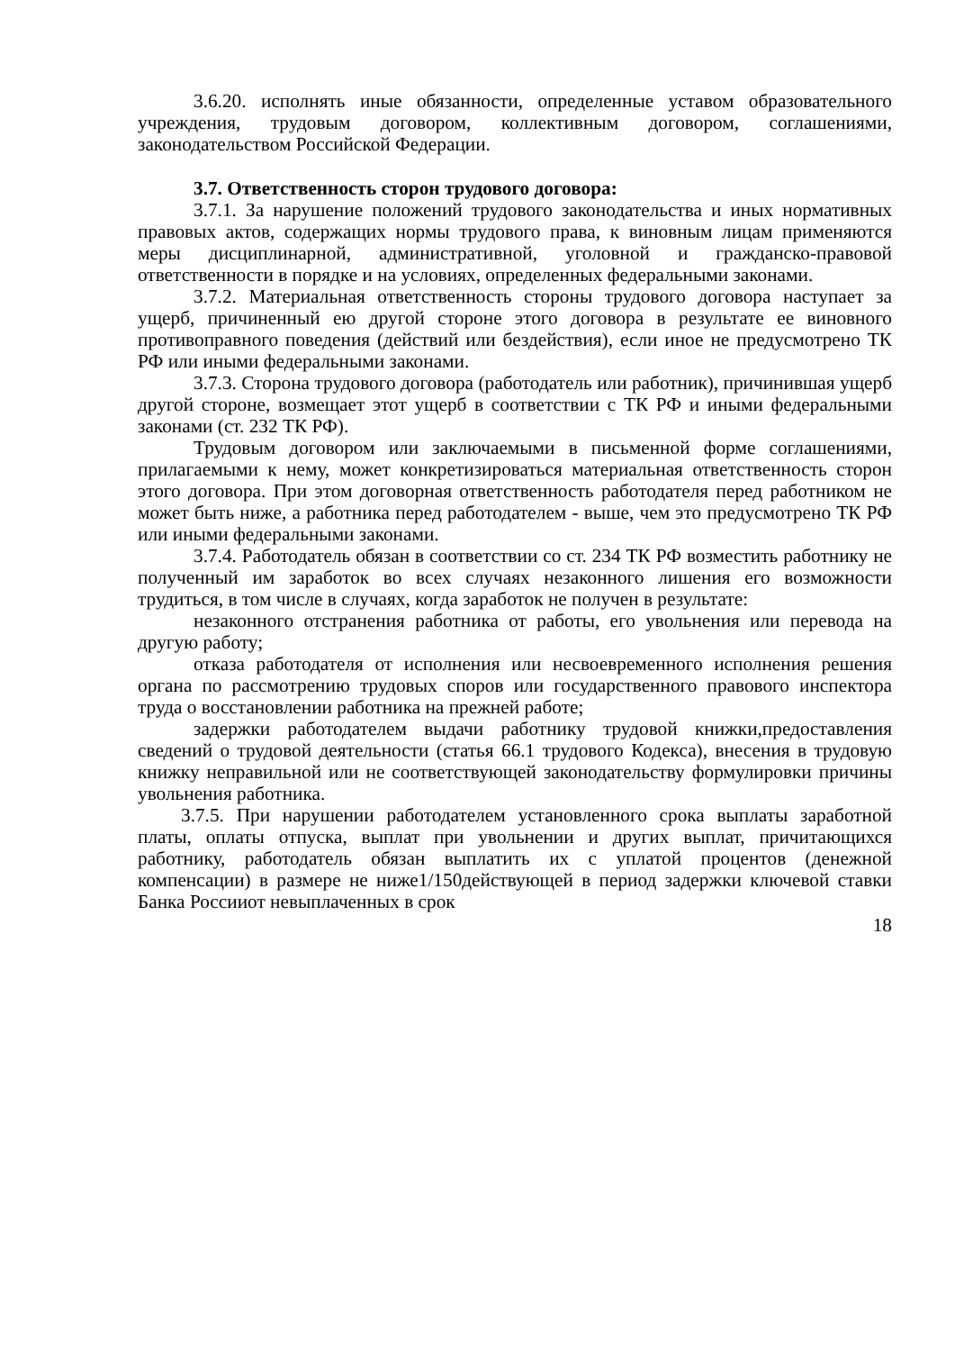3.6.20. исполнять иные обязанности, определенные уставом образовательного учреждения, трудовым договором, коллективным договором, соглашениями, законодательством Российской Федерации.
3.7. Ответственность сторон трудового договора:
3.7.1. За нарушение положений трудового законодательства и иных нормативных правовых актов, содержащих нормы трудового права, к виновным лицам применяются меры дисциплинарной, административной, уголовной и гражданско-правовой ответственности в порядке и на условиях, определенных федеральными законами.
3.7.2. Материальная ответственность стороны трудового договора наступает за ущерб, причиненный ею другой стороне этого договора в результате ее виновного противоправного поведения (действий или бездействия), если иное не предусмотрено ТК РФ или иными федеральными законами.
3.7.3. Сторона трудового договора (работодатель или работник), причинившая ущерб другой стороне, возмещает этот ущерб в соответствии с ТК РФ и иными федеральными законами (ст. 232 ТК РФ).
Трудовым договором или заключаемыми в письменной форме соглашениями, прилагаемыми к нему, может конкретизироваться материальная ответственность сторон этого договора. При этом договорная ответственность работодателя перед работником не может быть ниже, а работника перед работодателем - выше, чем это предусмотрено ТК РФ или иными федеральными законами.
3.7.4. Работодатель обязан в соответствии со ст. 234 ТК РФ возместить работнику не полученный им заработок во всех случаях незаконного лишения его возможности трудиться, в том числе в случаях, когда заработок не получен в результате:
незаконного отстранения работника от работы, его увольнения или перевода на другую работу;
отказа работодателя от исполнения или несвоевременного исполнения решения органа по рассмотрению трудовых споров или государственного правового инспектора труда о восстановлении работника на прежней работе;
задержки работодателем выдачи работнику трудовой книжки,предоставления сведений о трудовой деятельности (статья 66.1 трудового Кодекса), внесения в трудовую книжку неправильной или не соответствующей законодательству формулировки причины увольнения работника.
3.7.5. При нарушении работодателем установленного срока выплаты заработной платы, оплаты отпуска, выплат при увольнении и других выплат, причитающихся работнику, работодатель обязан выплатить их с уплатой процентов (денежной компенсации) в размере не ниже1/150действующей в период задержки ключевой ставки Банка Россииот невыплаченных в срок
18